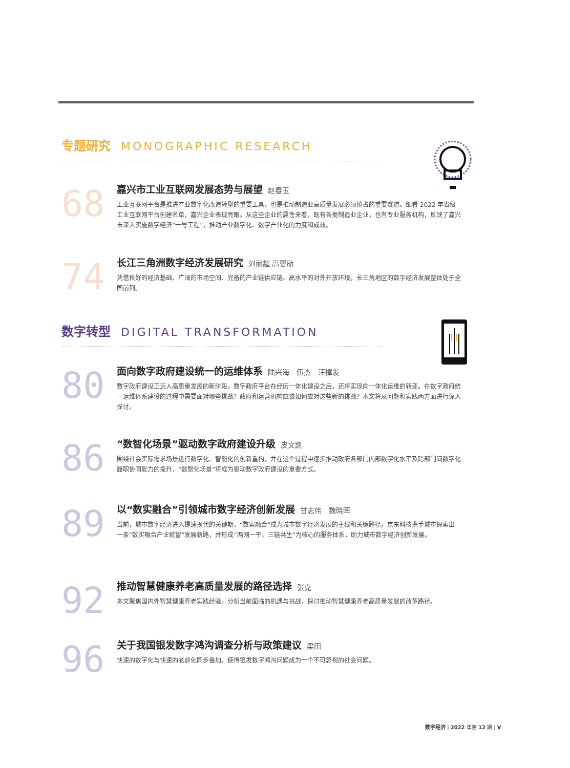专题研究 MONOGRAPHIC RESEARCH
68
嘉兴市工业互联网发展态势与展望 赵春玉
工业互联网平台是推进产业数字化改造转型的重要工具，也是推动制造业高质量发展必须抢占的重要赛道。细看 2022 年省级工业互联网平台创建名单，嘉兴企业表现亮眼。从这些企业的属性来看，既有各类制造业企业，也有专业服务机构，反映了嘉兴市深入实施数字经济“一号工程”，推动产业数字化、数字产业化的力度和成效。
74
长江三角洲数字经济发展研究 刘丽超 高婴劢
凭借良好的经济基础、广阔的市场空间、完备的产业链供应链、高水平的对外开放环境，长三角地区的数字经济发展整体处于全国前列。
数字转型 DIGITAL TRANSFORMATION
80
面向数字政府建设统一的运维体系 陆兴海　伍杰　汪樟发
数字政府建设正迈入高质量发展的新阶段，数字政府平台在经历一体化建设之后，还将实现向一体化运维的转变。在数字政府统一运维体系建设的过程中需要面对哪些挑战？政府和运营机构应该如何应对这些新的挑战？本文将从问题和实践两方面进行深入探讨。
86
“数智化场景”驱动数字政府建设升级 皮文凯
围绕社会实际需求场景进行数字化、智能化的创新重构，并在这个过程中逐步推动政府各部门内部数字化水平及跨部门间数字化履职协同能力的提升，“数智化场景”将成为驱动数字政府建设的重要方式。
89
以“数实融合”引领城市数字经济创新发展 甘志伟　魏晓晖
当前，城市数字经济进入提速换代的关键期，“数实融合”成为城市数字经济发展的主线和关键路径。京东科技携手城市探索出一条“数实融合产业赋智”发展新路，并形成“两网一平、三链共生”为核心的服务体系，助力城市数字经济创新发展。
92
推动智慧健康养老高质量发展的路径选择 张克
本文聚焦国内外智慧健康养老实践经验，分析当前面临的机遇与挑战，探讨推动智慧健康养老高质量发展的改革路径。
96
关于我国银发数字鸿沟调查分析与政策建议 梁田
快速的数字化与快速的老龄化同步叠加，使得银发数字鸿沟问题成为一个不可忽视的社会问题。
数字经济 | 2022 年第 12 期 | V